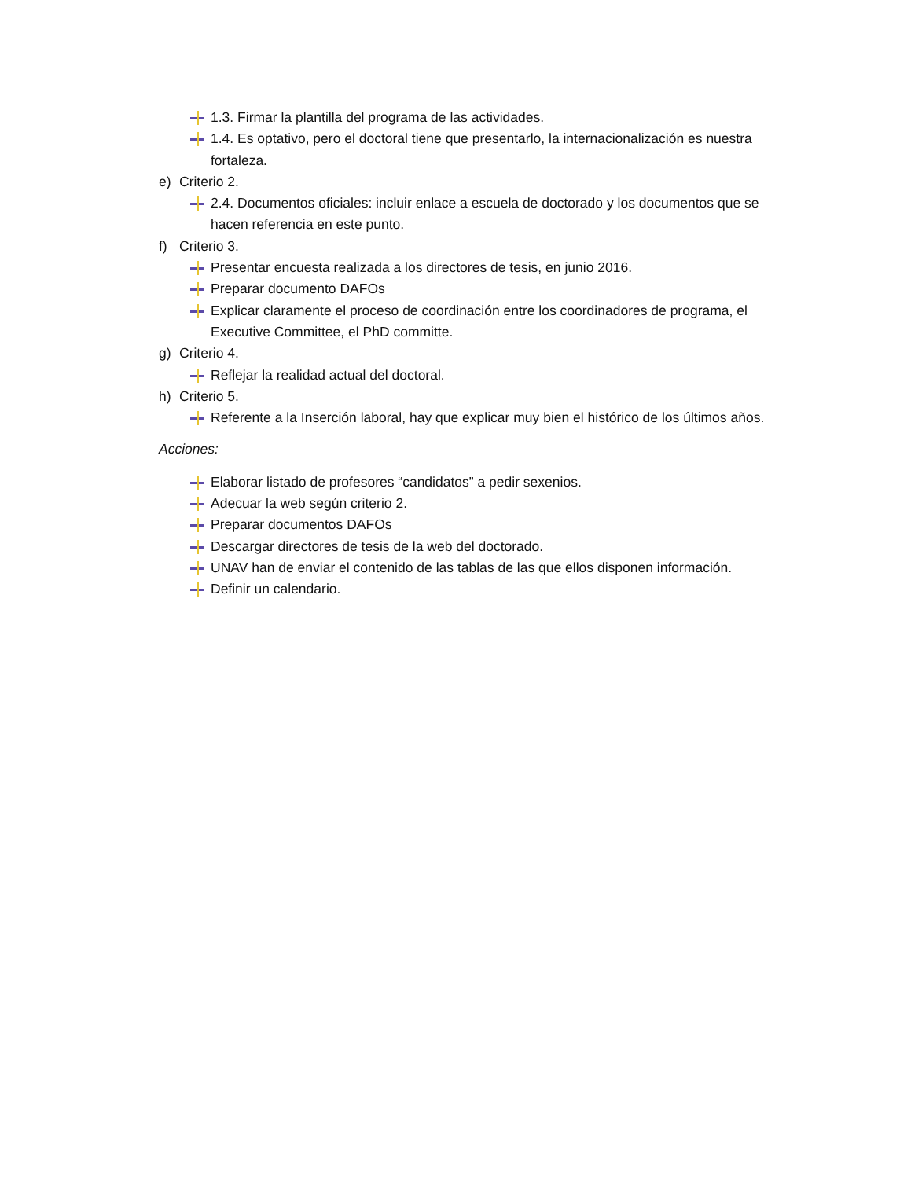1.3. Firmar la plantilla del programa de las actividades.
1.4. Es optativo, pero el doctoral tiene que presentarlo, la internacionalización es nuestra fortaleza.
e) Criterio 2.
2.4. Documentos oficiales: incluir enlace a escuela de doctorado y los documentos que se hacen referencia en este punto.
f) Criterio 3.
Presentar encuesta realizada a los directores de tesis, en junio 2016.
Preparar documento DAFOs
Explicar claramente el proceso de coordinación entre los coordinadores de programa, el Executive Committee, el PhD committe.
g) Criterio 4.
Reflejar la realidad actual del doctoral.
h) Criterio 5.
Referente a la Inserción laboral, hay que explicar muy bien el histórico de los últimos años.
Acciones:
Elaborar listado de profesores “candidatos” a pedir sexenios.
Adecuar la web según criterio 2.
Preparar documentos DAFOs
Descargar directores de tesis de la web del doctorado.
UNAV han de enviar el contenido de las tablas de las que ellos disponen información.
Definir un calendario.